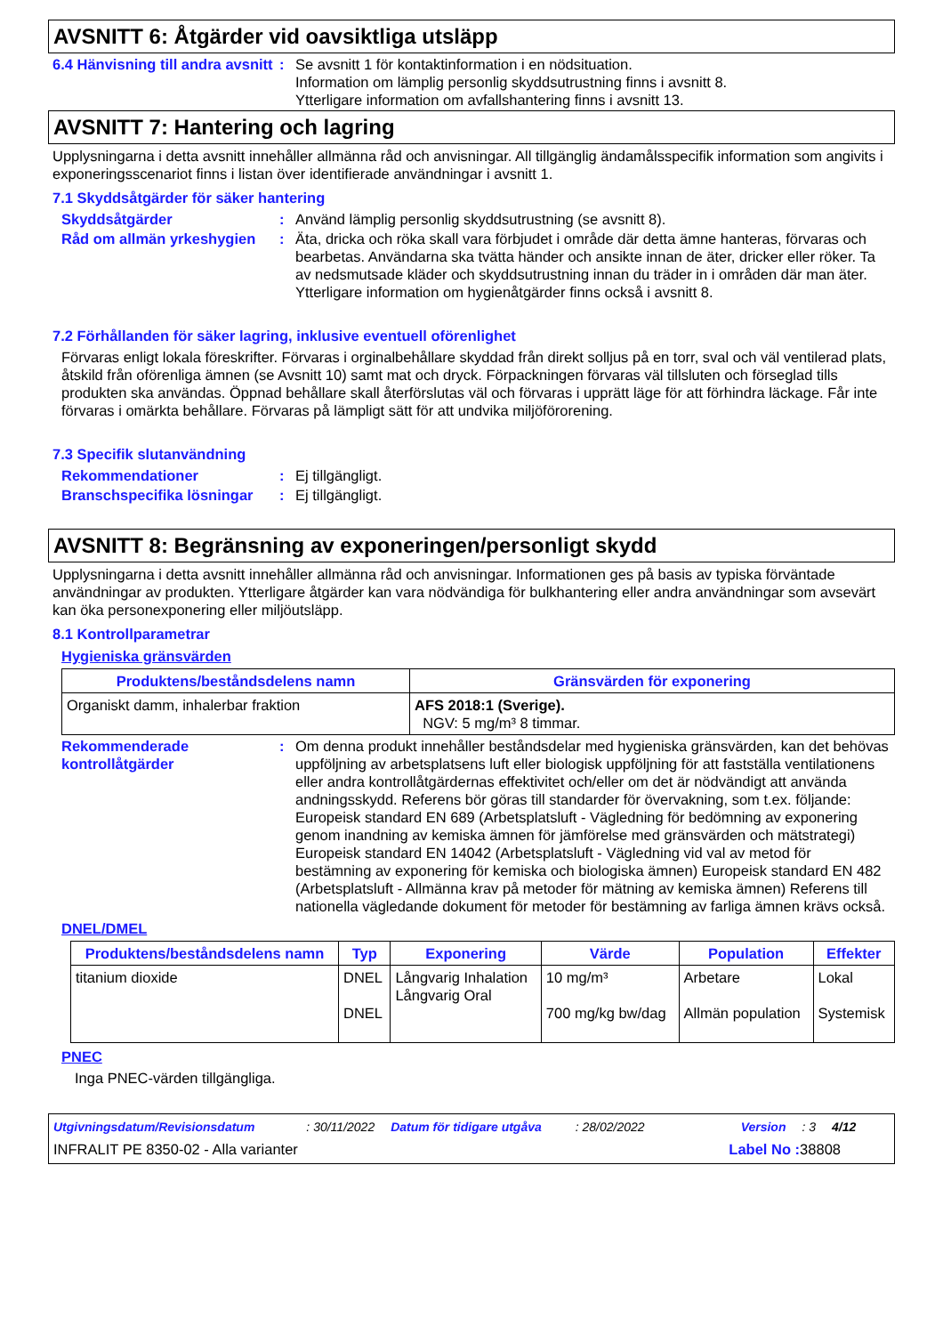AVSNITT 6: Åtgärder vid oavsiktliga utsläpp
6.4 Hänvisning till andra avsnitt
: Se avsnitt 1 för kontaktinformation i en nödsituation.
Information om lämplig personlig skyddsutrustning finns i avsnitt 8.
Ytterligare information om avfallshantering finns i avsnitt 13.
AVSNITT 7: Hantering och lagring
Upplysningarna i detta avsnitt innehåller allmänna råd och anvisningar. All tillgänglig ändamålsspecifik information som angivits i exponeringsscenariot finns i listan över identifierade användningar i avsnitt 1.
7.1 Skyddsåtgärder för säker hantering
Skyddsåtgärder : Använd lämplig personlig skyddsutrustning (se avsnitt 8).
Råd om allmän yrkeshygien
: Äta, dricka och röka skall vara förbjudet i område där detta ämne hanteras, förvaras och bearbetas. Användarna ska tvätta händer och ansikte innan de äter, dricker eller röker. Ta av nedsmutsade kläder och skyddsutrustning innan du träder in i områden där man äter. Ytterligare information om hygienåtgärder finns också i avsnitt 8.
7.2 Förhållanden för säker lagring, inklusive eventuell oförenlighet
Förvaras enligt lokala föreskrifter. Förvaras i orginalbehållare skyddad från direkt solljus på en torr, sval och väl ventilerad plats, åtskild från oförenliga ämnen (se Avsnitt 10) samt mat och dryck. Förpackningen förvaras väl tillsluten och förseglad tills produkten ska användas. Öppnad behållare skall återförslutas väl och förvaras i upprätt läge för att förhindra läckage. Får inte förvaras i omärkta behållare. Förvaras på lämpligt sätt för att undvika miljöförorening.
7.3 Specifik slutanvändning
Rekommendationer : Ej tillgängligt.
Branschspecifika lösningar
: Ej tillgängligt.
AVSNITT 8: Begränsning av exponeringen/personligt skydd
Upplysningarna i detta avsnitt innehåller allmänna råd och anvisningar. Informationen ges på basis av typiska förväntade användningar av produkten. Ytterligare åtgärder kan vara nödvändiga för bulkhantering eller andra användningar som avsevärt kan öka personexponering eller miljöutsläpp.
8.1 Kontrollparametrar
Hygieniska gränsvärden
| Produktens/beståndsdelens namn | Gränsvärden för exponering |
| --- | --- |
| Organiskt damm, inhalerbar fraktion | AFS 2018:1 (Sverige). NGV: 5 mg/m³ 8 timmar. |
Rekommenderade kontrollåtgärder
: Om denna produkt innehåller beståndsdelar med hygieniska gränsvärden, kan det behövas uppföljning av arbetsplatsens luft eller biologisk uppföljning för att fastställa ventilationens eller andra kontrollåtgärdernas effektivitet och/eller om det är nödvändigt att använda andningsskydd. Referens bör göras till standarder för övervakning, som t.ex. följande: Europeisk standard EN 689 (Arbetsplatsluft - Vägledning för bedömning av exponering genom inandning av kemiska ämnen för jämförelse med gränsvärden och mätstrategi) Europeisk standard EN 14042 (Arbetsplatsluft - Vägledning vid val av metod för bestämning av exponering för kemiska och biologiska ämnen) Europeisk standard EN 482 (Arbetsplatsluft - Allmänna krav på metoder för mätning av kemiska ämnen) Referens till nationella vägledande dokument för metoder för bestämning av farliga ämnen krävs också.
DNEL/DMEL
| Produktens/beståndsdelens namn | Typ | Exponering | Värde | Population | Effekter |
| --- | --- | --- | --- | --- | --- |
| titanium dioxide | DNEL DNEL | Långvarig Inhalation Långvarig Oral | 10 mg/m³ 700 mg/kg bw/dag | Arbetare Allmän population | Lokal Systemisk |
PNEC
Inga PNEC-värden tillgängliga.
Utgivningsdatum/Revisionsdatum: 30/11/2022 Datum för tidigare utgåva: 28/02/2022 Version: 3 4/12
INFRALIT PE 8350-02 - Alla varianter Label No : 38808